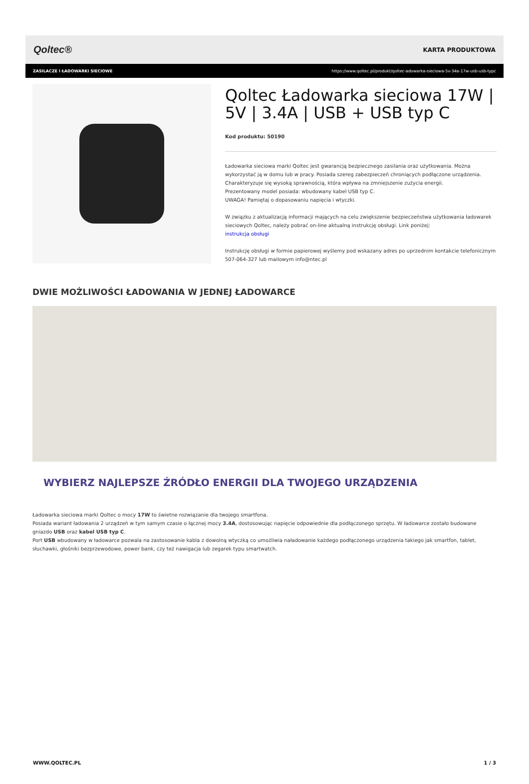Qoltec® KARTA PRODUKTOWA
ZASILACZE I ŁADOWARKI SIECIOWE https://www.qoltec.pl/produkt/qoltec-adowarka-sieciowa-5v-34a-17w-usb-usb-typc
Qoltec Ładowarka sieciowa 17W | 5V | 3.4A | USB + USB typ C
Kod produktu: 50190
Ładowarka sieciowa marki Qoltec jest gwarancją bezpiecznego zasilania oraz użytkowania. Można wykorzystać ją w domu lub w pracy. Posiada szereg zabezpieczeń chroniących podłączone urządzenia. Charakteryzuje się wysoką sprawnością, która wpływa na zmniejszenie zużycia energii.
Prezentowany model posiada: wbudowany kabel USB typ C.
UWAGA! Pamiętaj o dopasowaniu napięcia i wtyczki.
W związku z aktualizacją informacji mających na celu zwiększenie bezpieczeństwa użytkowania ładowarek sieciowych Qoltec, należy pobrać on-line aktualną instrukcję obsługi. Link poniżej:
instrukcja obsługi
Instrukcję obsługi w formie papierowej wyślemy pod wskazany adres po uprzednim kontakcie telefonicznym 507-064-327 lub mailowym info@ntec.pl
DWIE MOŻLIWOŚCI ŁADOWANIA W JEDNEJ ŁADOWARCE
WYBIERZ NAJLEPSZE ŹRÓDŁO ENERGII DLA TWOJEGO URZĄDZENIA
Ładowarka sieciowa marki Qoltec o mocy 17W to świetne rozwiązanie dla twojego smartfona.
Posiada wariant ładowania 2 urządzeń w tym samym czasie o łącznej mocy 3.4A, dostosowując napięcie odpowiednie dla podłączonego sprzętu. W ładowarce zostało budowane gniazdo USB oraz kabel USB typ C.
Port USB wbudowany w ładowarce pozwala na zastosowanie kabla z dowolną wtyczką co umożliwia naładowanie każdego podłączonego urządzenia takiego jak smartfon, tablet, słuchawki, głośniki bezprzewodowe, power bank, czy też nawigacja lub zegarek typu smartwatch.
WWW.QOLTEC.PL 1 / 3